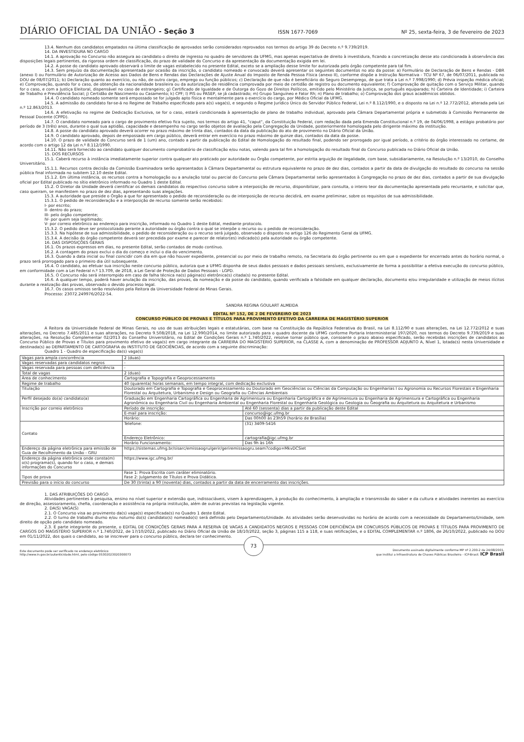DIÁRIO OFICIAL DA UNIÃO - Seção 3
ISSN 1677-7069 Nº 25, sexta-feira, 3 de fevereiro de 2023
13.4. Nenhum dos candidatos empatados na última classificação de aprovados serão considerados reprovados nos termos do artigo 39 do Decreto n.º 9.739/2019.
14. DA INVESTIDURA NO CARGO
14.1. A aprovação no Concurso não assegura ao candidato o direito de ingresso no quadro de servidores da UFMG, mas apenas expectativa de direito à investidura, ficando a concretização desse ato condicionada à observância das disposições legais pertinentes, da rigorosa ordem de classificação, do prazo de validade do Concurso e da apresentação da documentação exigida em lei.
14.2. A posse do candidato aprovado observará o limite de vagas estabelecido no presente Edital, exceto se a ampliação desse limite for autorizada pelo órgão competente para tal fim.
14.3. Sem prejuízo da documentação apresentada por ocasião da inscrição, o candidato nomeado e convocado deverá apresentar os seguintes documentos no ato da posse: a) Formulário de Declaração de Bens e Rendas - DBR (anexo I) ou Formulário de Autorização de Acesso aos Dados de Bens e Rendas das Declarações de Ajuste Anual do Imposto de Renda Pessoa Física (anexo II), conforme dispõe a Instrução Normativa - TCU Nº 67, de 06/07/2011, publicada no DOU de 08/07/2011; b) Declaração quanto ao exercício, ou não, de outro cargo, emprego ou função públicos; c) Declaração de que não é beneficiário do Seguro Desemprego, de que trata a Lei n.º 7.998/1990; d) Prévia inspeção médica oficial; e) Comprovação, quando for o caso, de obtenção da nacionalidade brasileira ou da autorização de residência comprovada por meio de certidão de registro ou documento equivalente; f) Comprovação de quitação com o Serviço Militar, quando for o caso, e com a Justiça Eleitoral, dispensável no caso de estrangeiro; g) Certificado de Igualdade e de Outorga do Gozo de Direitos Políticos, emitido pelo Ministério da Justiça, se português equiparado; h) Carteira de Identidade; i) Carteira de Trabalho e Previdência Social; j) Certidão de Nascimento ou Casamento; k) CPF; l) PIS ou PASEP, se já cadastrado; m) Grupo Sanguíneo e Fator Rh; n) Plano de trabalho; o) Comprovação dos graus acadêmicos obtidos.
14.4. O candidato nomeado somente será empossado se for julgado apto física e mentalmente para o exercício do cargo, por Médico Oficial da UFMG.
14.5. A admissão do candidato far-se-á no Regime de Trabalho especificado para a(s) vaga(s), e segundo o Regime Jurídico Único do Servidor Público Federal, Lei n.º 8.112/1990, e o disposto na Lei n.º 12.772/2012, alterada pela Lei n.º 12.863/2013.
14.6. A efetivação no regime de Dedicação Exclusiva, se for o caso, estará condicionada à apresentação de plano de trabalho individual, aprovado pela Câmara Departamental própria e submetido à Comissão Permanente de Pessoal Docente (CPPD).
14.7. O candidato nomeado para o cargo de provimento efetivo fica sujeito, nos termos do artigo 41, "caput", da Constituição Federal, com redação dada pela Emenda Constitucional n.º 19, de 04/06/1998, a estágio probatório por período de 3 (três) anos, durante o qual sua aptidão, capacidade e desempenho no cargo serão objetos de avaliação pela Congregação da Unidade, posteriormente homologada pelo dirigente máximo da instituição.
14.8. A posse do candidato aprovado deverá ocorrer no prazo máximo de trinta dias, contados da data da publicação do ato de provimento no Diário Oficial da União.
14.9. O candidato aprovado, depois de empossado em cargo público, deverá entrar em exercício no prazo máximo de quinze dias, contados da data da posse.
14.10. O prazo de validade do Concurso será de 1 (um) ano, contado a partir da publicação do Edital de Homologação do resultado final, podendo ser prorrogado por igual período, a critério do órgão interessado no certame, de acordo com o artigo 12 da Lei n.º 8.112/1990.
14.11. Não será fornecido ao candidato qualquer documento comprobatório de classificação e/ou notas, valendo para tal fim a homologação do resultado final do Concurso publicada no Diário Oficial da União.
15. DOS RECURSOS
15.1. Caberá recurso à instância imediatamente superior contra qualquer ato praticado por autoridade ou Órgão competente, por estrita arguição de ilegalidade, com base, subsidiariamente, na Resolução n.º 13/2010, do Conselho Universitário.
15.1.1. Recursos contra decisão da Comissão Examinadora serão apresentados à Câmara Departamental ou estrutura equivalente no prazo de dez dias, contados a partir da data de divulgação do resultado do concurso na sessão pública final informada no subitem 12.10 deste Edital.
15.1.2. Em última instância, os recursos contra a homologação ou a anulação total ou parcial do Concurso pela Câmara Departamental serão apresentados à Congregação no prazo de dez dias, contados a partir de sua divulgação oficial por Edital publicado no sítio eletrônico informado no Quadro 1 deste Edital.
15.2. O Diretor da Unidade deverá cientificar os demais candidatos do respectivo concurso sobre a interposição de recurso, disponibilizar, para consulta, o inteiro teor da documentação apresentada pelo recursante, e solicitar que, caso queiram, se manifestem no prazo de dez dias, apresentando suas alegações.
15.3. A autoridade que preside o Órgão a que for apresentado o pedido de reconsideração ou de interposição de recurso decidirá, em exame preliminar, sobre os requisitos de sua admissibilidade.
15.3.1. O pedido de reconsideração e a interposição de recurso somente serão recebidos:
I- por escrito;
II- dentro do prazo;
III- pelo órgão competente;
IV- por quem seja legitimado;
V- por correio eletrônico ao endereço para inscrição, informado no Quadro 1 deste Edital, mediante protocolo.
15.3.2. O pedido deve ser protocolizado perante a autoridade ou órgão contra o qual se interpõe o recurso ou o pedido de reconsideração.
15.3.3. Na hipótese de sua admissibilidade, o pedido de reconsideração ou o recurso será julgado, observado o disposto no artigo 126 do Regimento Geral da UFMG.
15.3.4. A decisão do órgão competente deverá ser precedida por exame e parecer de relator(es) indicado(s) pela autoridade ou órgão competente.
16. DAS DISPOSIÇÕES GERAIS
16.1. Os prazos expressos em dias, no presente Edital, serão contados de modo contínuo.
16.2. A contagem do prazo exclui o dia do começo e inclui o dia do vencimento.
16.3. Quando a data inicial ou final coincidir com dia em que não houver expediente, presencial ou por meio de trabalho remoto, na Secretaria do órgão pertinente ou em que o expediente for encerrado antes do horário normal, o prazo será prorrogado para o primeiro dia útil subsequente.
16.4. O candidato, ao efetuar sua inscrição neste concurso público, autoriza que a UFMG disponha de seus dados pessoais e dados pessoais sensíveis, exclusivamente de forma a possibilitar a efetiva execução do concurso público, em conformidade com a Lei Federal n.º 13.709, de 2018, a Lei Geral de Proteção de Dados Pessoais - LGPD.
16.5. O Concurso não será interrompido em caso de falha técnica na(s) página(s) eletrônica(s) citada(s) no presente Edital.
16.6. A qualquer tempo, poderá haver anulação da inscrição, das provas, da nomeação e da posse do candidato, quando verificada a falsidade em qualquer declaração, documento e/ou irregularidade e utilização de meios ilícitos durante a realização das provas, observado o devido processo legal.
16.7. Os casos omissos serão resolvidos pela Reitora da Universidade Federal de Minas Gerais.
Processo: 23072.249976/2022-54.
SANDRA REGINA GOULART ALMEIDA
EDITAL Nº 152, DE 2 DE FEVEREIRO DE 2023
CONCURSO PÚBLICO DE PROVAS E TÍTULOS PARA PROVIMENTO EFETIVO DA CARREIRA DE MAGISTÉRIO SUPERIOR
A Reitora da Universidade Federal de Minas Gerais, no uso de suas atribuições legais e estatutárias, com base na Constituição da República Federativa do Brasil, na Lei 8.112/90 e suas alterações, na Lei 12.772/2012 e suas alterações, no Decreto 7.485/2011 e suas alterações, no Decreto 9.508/2018, na Lei 12.990/2014, no limite autorizado para o quadro docente da UFMG conforme Portaria Interministerial 197/2020, nos termos do Decreto 9.739/2019 e suas alterações, na Resolução Complementar 02/2013 do Conselho Universitário, no Edital de Condições Gerais n.º 1.740/2022, resolve tornar público que, consoante o prazo abaixo especificado, serão recebidas inscrições de candidatos ao Concurso Público de Provas e Títulos para provimento efetivo de vaga(s) em cargo integrante da CARREIRA DO MAGISTÉRIO SUPERIOR, na CLASSE A, com a denominação de PROFESSOR ADJUNTO A, Nível 1, lotada(s) nesta Universidade e destinada(s) ao DEPARTAMENTO DE CARTOGRAFIA do INSTITUTO DE GEOCIÊNCIAS, de acordo com a seguinte discriminação:
Quadro 1 - Quadro de especificação da(s) vaga(s)
| Vagas para ampla concorrência | 2 (duas) | |
| Vagas reservadas para candidatos negros | - | |
| Vagas reservada para pessoas com deficiência | - | |
| Total de vagas | 2 (duas) | |
| Área de conhecimento | Cartografia e Topografia e Geoprocessamento | |
| Regime de trabalho | 40 (quarenta) horas semanais, em tempo integral, com dedicação exclusiva | |
| Titulação | Doutorado em Cartografia e Topografia e Geoprocessamento ou Doutorado em Geociências ou Ciências da Computação ou Engenharias I ou Agronomia ou Recursos Florestais e Engenharia Florestal ou Arquitetura, Urbanismo e Design ou Geografia ou Ciências Ambientais | |
| Perfil desejado do(a) candidato(a) | Graduação em Engenharia Cartográfica ou Engenharia de Agrimensura ou Engenharia Cartográfica e de Agrimensura ou Engenharia de Agrimensura e Cartográfica ou Engenharia Agronômica ou Engenharia Civil ou Engenharia Ambiental ou Engenharia Florestal ou Engenharia Geológica ou Geologia ou Geografia ou Arquitetura ou Arquitetura e Urbanismo | |
| Inscrição por correio eletrônico | Período de inscrição: | Até 60 (sessenta) dias a partir da publicação deste Edital |
| | E-mail para inscrição: | concurso@igc.ufmg.br |
| | Horário: | Das 00h00 às 23h59 (horário de Brasília) |
| Contato | Telefone: | (31) 3409-5416 |
| | Endereço Eletrônico: | cartografia@igc.ufmg.br |
| | Horário Funcionamento: | Das 9h às 16h |
| Endereço da página eletrônica para emissão de Guia de Recolhimento da União - GRU | https://sistemas.ufmg.br/sisarc/emissaogru/gerir/geriremissaogru.seam?codigo=MkvDCSiet | |
| Endereço da página eletrônica onde consta(m) o(s) programa(s), quando for o caso, e demais informações do Concurso | https://www.igc.ufmg.br/ | |
| Tipos de prova | Fase 1: Prova Escrita com caráter eliminatório. Fase 2: Julgamento de Títulos e Prova Didática. | |
| Previsão para o início do concurso | De 30 (trinta) a 90 (noventa) dias, contados a partir da data de encerramento das inscrições. | |
1. DAS ATRIBUIÇÕES DO CARGO
Atividades pertinentes à pesquisa, ensino no nível superior e extensão que, indissociáveis, visem à aprendizagem, à produção do conhecimento, à ampliação e transmissão do saber e da cultura e atividades inerentes ao exercício de direção, assessoramento, chefia, coordenação e assistência na própria instituição, além de outras previstas na legislação vigente.
2. DA(S) VAGA(S)
2.1. O Concurso visa ao provimento da(s) vaga(s) especificada(s) no Quadro 1 deste Edital.
2.2. O turno de trabalho diurno e/ou noturno do(s) candidato(s) nomeado(s) será definido pelo Departamento/Unidade. As atividades serão desenvolvidas no horário de acordo com a necessidade do Departamento/Unidade, sem direito de opção pelo candidato nomeado.
2.3. É parte integrante do presente, o EDITAL DE CONDIÇÕES GERAIS PARA A RESERVA DE VAGAS A CANDIDATOS NEGROS E PESSOAS COM DEFICIÊNCIA EM CONCURSOS PÚBLICOS DE PROVAS E TÍTULOS PARA PROVIMENTO DE CARGOS DO MAGISTÉRIO SUPERIOR n.º 1.740/2022, de 17/10/2022, publicado no Diário Oficial da União de 18/10/2022, seção 3, páginas 115 a 118, e suas retificações, e o EDITAL COMPLEMENTAR n.º 1806, de 26/10/2022, publicado no DOU em 01/11/2022, dos quais o candidato, ao se inscrever para o concurso público, declara ter conhecimento.
Este documento pode ser verificado no endereço eletrônico
http://www.in.gov.br/autenticidade.html, pelo código 05302023020300073
73
Documento assinado digitalmente conforme MP nº 2.200-2 de 24/08/2001,
que institui a Infraestrutura de Chaves Públicas Brasileira - ICP-Brasil. ICP Brasil